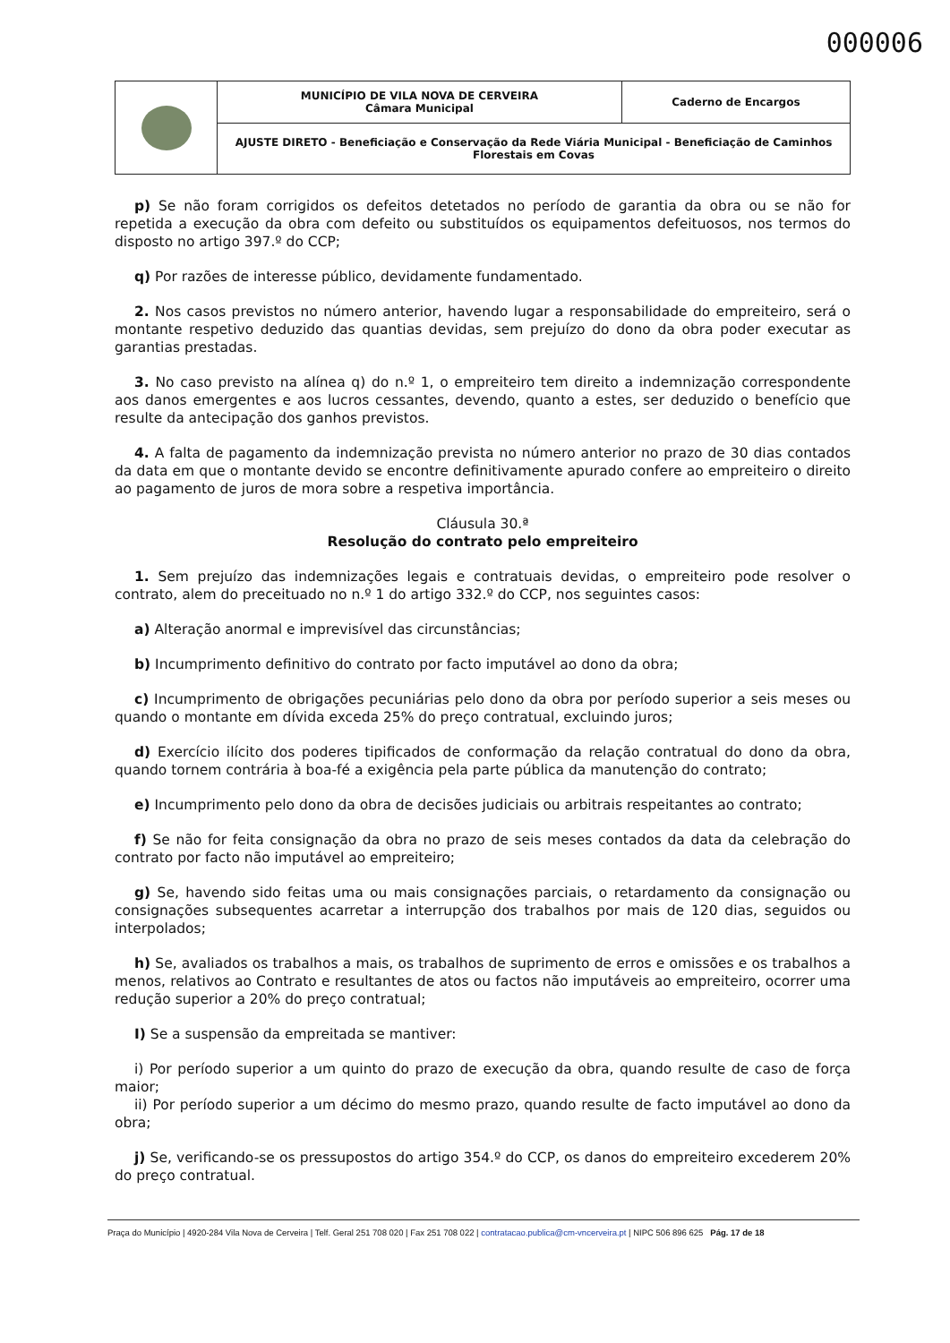000006
| | MUNICÍPIO DE VILA NOVA DE CERVEIRA Câmara Municipal | Caderno de Encargos |
| | AJUSTE DIRETO - Beneficiação e Conservação da Rede Viária Municipal - Beneficiação de Caminhos Florestais em Covas | |
p) Se não foram corrigidos os defeitos detetados no período de garantia da obra ou se não for repetida a execução da obra com defeito ou substituídos os equipamentos defeituosos, nos termos do disposto no artigo 397.º do CCP;
q) Por razões de interesse público, devidamente fundamentado.
2. Nos casos previstos no número anterior, havendo lugar a responsabilidade do empreiteiro, será o montante respetivo deduzido das quantias devidas, sem prejuízo do dono da obra poder executar as garantias prestadas.
3. No caso previsto na alínea q) do n.º 1, o empreiteiro tem direito a indemnização correspondente aos danos emergentes e aos lucros cessantes, devendo, quanto a estes, ser deduzido o benefício que resulte da antecipação dos ganhos previstos.
4. A falta de pagamento da indemnização prevista no número anterior no prazo de 30 dias contados da data em que o montante devido se encontre definitivamente apurado confere ao empreiteiro o direito ao pagamento de juros de mora sobre a respetiva importância.
Cláusula 30.ª
Resolução do contrato pelo empreiteiro
1. Sem prejuízo das indemnizações legais e contratuais devidas, o empreiteiro pode resolver o contrato, alem do preceituado no n.º 1 do artigo 332.º do CCP, nos seguintes casos:
a) Alteração anormal e imprevisível das circunstâncias;
b) Incumprimento definitivo do contrato por facto imputável ao dono da obra;
c) Incumprimento de obrigações pecuniárias pelo dono da obra por período superior a seis meses ou quando o montante em dívida exceda 25% do preço contratual, excluindo juros;
d) Exercício ilícito dos poderes tipificados de conformação da relação contratual do dono da obra, quando tornem contrária à boa-fé a exigência pela parte pública da manutenção do contrato;
e) Incumprimento pelo dono da obra de decisões judiciais ou arbitrais respeitantes ao contrato;
f) Se não for feita consignação da obra no prazo de seis meses contados da data da celebração do contrato por facto não imputável ao empreiteiro;
g) Se, havendo sido feitas uma ou mais consignações parciais, o retardamento da consignação ou consignações subsequentes acarretar a interrupção dos trabalhos por mais de 120 dias, seguidos ou interpolados;
h) Se, avaliados os trabalhos a mais, os trabalhos de suprimento de erros e omissões e os trabalhos a menos, relativos ao Contrato e resultantes de atos ou factos não imputáveis ao empreiteiro, ocorrer uma redução superior a 20% do preço contratual;
I) Se a suspensão da empreitada se mantiver:
i) Por período superior a um quinto do prazo de execução da obra, quando resulte de caso de força maior;
ii) Por período superior a um décimo do mesmo prazo, quando resulte de facto imputável ao dono da obra;
j) Se, verificando-se os pressupostos do artigo 354.º do CCP, os danos do empreiteiro excederem 20% do preço contratual.
Praça do Município | 4920-284 Vila Nova de Cerveira | Telf. Geral 251 708 020 | Fax 251 708 022 | contratacao.publica@cm-vncerveira.pt | NIPC 506 896 625 Pág. 17 de 18